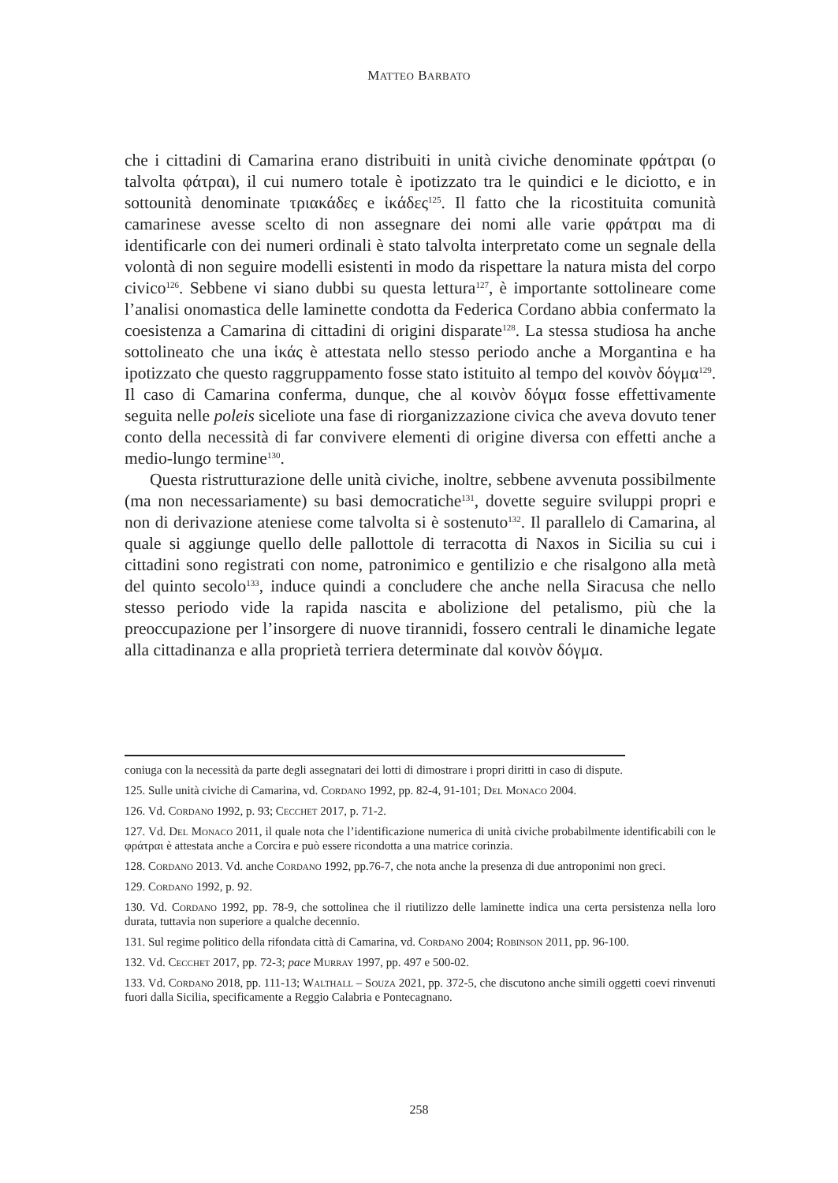MATTEO BARBATO
che i cittadini di Camarina erano distribuiti in unità civiche denominate φράτραι (o talvolta φάτραι), il cui numero totale è ipotizzato tra le quindici e le diciotto, e in sottounità denominate τριακάδες e ἱκάδες<sup>125</sup>. Il fatto che la ricostituita comunità camarinese avesse scelto di non assegnare dei nomi alle varie φράτραι ma di identificarle con dei numeri ordinali è stato talvolta interpretato come un segnale della volontà di non seguire modelli esistenti in modo da rispettare la natura mista del corpo civico<sup>126</sup>. Sebbene vi siano dubbi su questa lettura<sup>127</sup>, è importante sottolineare come l’analisi onomastica delle laminette condotta da Federica Cordano abbia confermato la coesistenza a Camarina di cittadini di origini disparate<sup>128</sup>. La stessa studiosa ha anche sottolineato che una ἱκάς è attestata nello stesso periodo anche a Morgantina e ha ipotizzato che questo raggruppamento fosse stato istituito al tempo del κοινὸν δόγμα<sup>129</sup>. Il caso di Camarina conferma, dunque, che al κοινὸν δόγμα fosse effettivamente seguita nelle poleis siceliote una fase di riorganizzazione civica che aveva dovuto tener conto della necessità di far convivere elementi di origine diversa con effetti anche a medio-lungo termine<sup>130</sup>.
Questa ristrutturazione delle unità civiche, inoltre, sebbene avvenuta possibilmente (ma non necessariamente) su basi democratiche<sup>131</sup>, dovette seguire sviluppi propri e non di derivazione ateniese come talvolta si è sostenuto<sup>132</sup>. Il parallelo di Camarina, al quale si aggiunge quello delle pallottole di terracotta di Naxos in Sicilia su cui i cittadini sono registrati con nome, patronimico e gentilizio e che risalgono alla metà del quinto secolo<sup>133</sup>, induce quindi a concludere che anche nella Siracusa che nello stesso periodo vide la rapida nascita e abolizione del petalismo, più che la preoccupazione per l’insorgere di nuove tirannidi, fossero centrali le dinamiche legate alla cittadinanza e alla proprietà terriera determinate dal κοινὸν δόγμα.
coniuga con la necessità da parte degli assegnatari dei lotti di dimostrare i propri diritti in caso di dispute.
125. Sulle unità civiche di Camarina, vd. Cordano 1992, pp. 82-4, 91-101; Del Monaco 2004.
126. Vd. Cordano 1992, p. 93; Cecchet 2017, p. 71-2.
127. Vd. Del Monaco 2011, il quale nota che l’identificazione numerica di unità civiche probabilmente identificabili con le φράτραι è attestata anche a Corcira e può essere ricondotta a una matrice corinzia.
128. Cordano 2013. Vd. anche Cordano 1992, pp.76-7, che nota anche la presenza di due antroponimi non greci.
129. Cordano 1992, p. 92.
130. Vd. Cordano 1992, pp. 78-9, che sottolinea che il riutilizzo delle laminette indica una certa persistenza nella loro durata, tuttavia non superiore a qualche decennio.
131. Sul regime politico della rifondata città di Camarina, vd. Cordano 2004; Robinson 2011, pp. 96-100.
132. Vd. Cecchet 2017, pp. 72-3; pace Murray 1997, pp. 497 e 500-02.
133. Vd. Cordano 2018, pp. 111-13; Walthall – Souza 2021, pp. 372-5, che discutono anche simili oggetti coevi rinvenuti fuori dalla Sicilia, specificamente a Reggio Calabria e Pontecagnano.
258